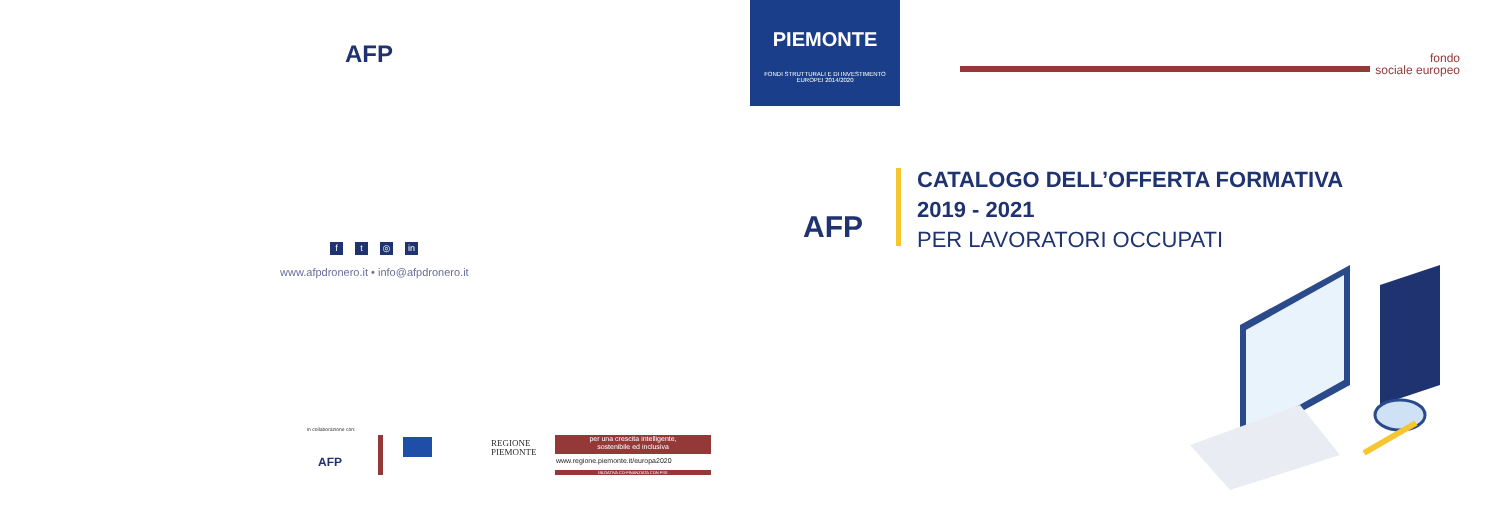AFP
ft ◎ in
www.afpdronero.it • info@afpdronero.it
in collaborazione con:
AFP
REGIONE
PIEMONTE
per una crescita intelligente,
sostenibile ed inclusiva
www.regione.piemonte.it/europa2020
INIZIATIVA CO-FINANZIATA CON FSE
PIEMONTE
FONDI STRUTTURALI E DI INVESTIMENTO
EUROPEI 2014/2020
fondo
sociale europeo
AFP
CATALOGO DELL’OFFERTA FORMATIVA
2019 - 2021
PER LAVORATORI OCCUPATI